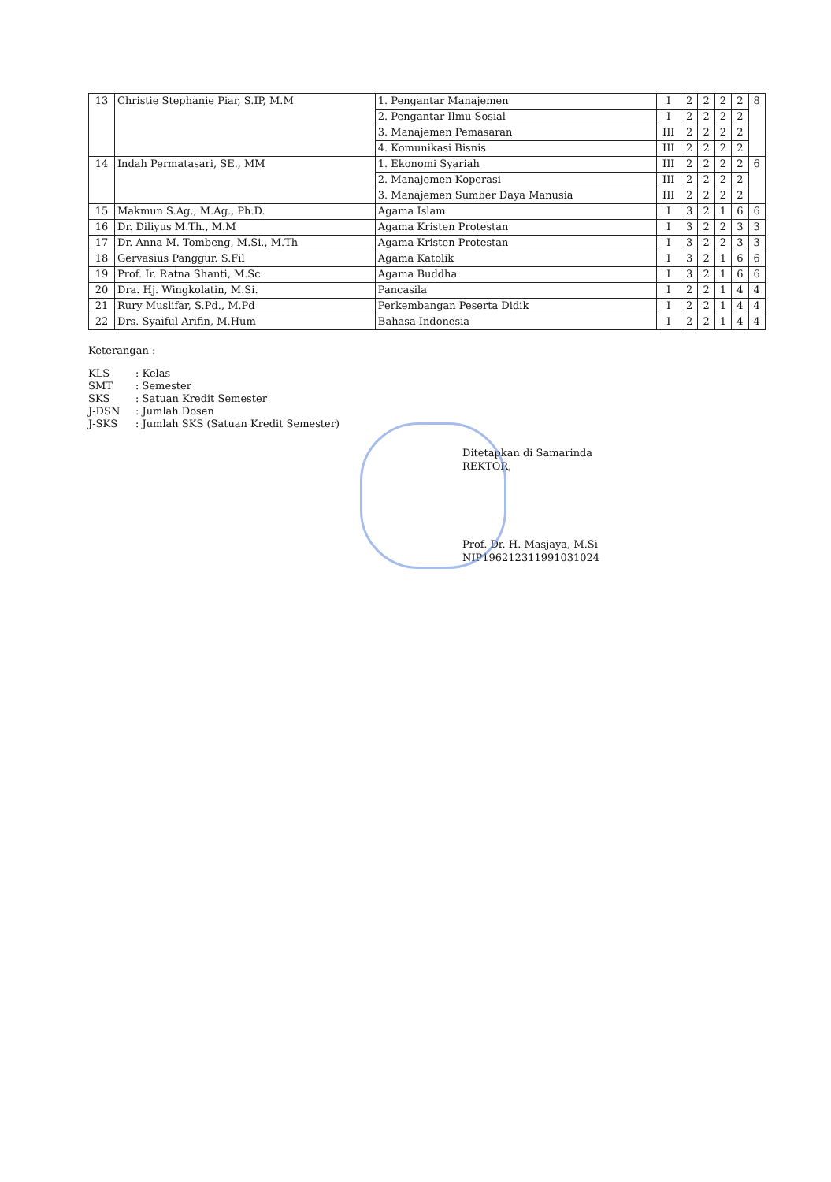| 13 | Christie Stephanie Piar, S.IP, M.M | 1. Pengantar Manajemen | I | 2 | 2 | 2 | 2 | 8 |
| | | 2. Pengantar Ilmu Sosial | I | 2 | 2 | 2 | 2 | |
| | | 3. Manajemen Pemasaran | III | 2 | 2 | 2 | 2 | |
| | | 4. Komunikasi Bisnis | III | 2 | 2 | 2 | 2 | |
| 14 | Indah Permatasari, SE., MM | 1. Ekonomi Syariah | III | 2 | 2 | 2 | 2 | 6 |
| | | 2. Manajemen Koperasi | III | 2 | 2 | 2 | 2 | |
| | | 3. Manajemen Sumber Daya Manusia | III | 2 | 2 | 2 | 2 | |
| 15 | Makmun S.Ag., M.Ag., Ph.D. | Agama Islam | I | 3 | 2 | 1 | 6 | 6 |
| 16 | Dr. Diliyus M.Th., M.M | Agama Kristen Protestan | I | 3 | 2 | 2 | 3 | 3 |
| 17 | Dr. Anna M. Tombeng, M.Si., M.Th | Agama Kristen Protestan | I | 3 | 2 | 2 | 3 | 3 |
| 18 | Gervasius Panggur. S.Fil | Agama Katolik | I | 3 | 2 | 1 | 6 | 6 |
| 19 | Prof. Ir. Ratna Shanti, M.Sc | Agama Buddha | I | 3 | 2 | 1 | 6 | 6 |
| 20 | Dra. Hj. Wingkolatin, M.Si. | Pancasila | I | 2 | 2 | 1 | 4 | 4 |
| 21 | Rury Muslifar, S.Pd., M.Pd | Perkembangan Peserta Didik | I | 2 | 2 | 1 | 4 | 4 |
| 22 | Drs. Syaiful Arifin, M.Hum | Bahasa Indonesia | I | 2 | 2 | 1 | 4 | 4 |
Keterangan :
KLS: Kelas
SMT: Semester
SKS: Satuan Kredit Semester
J-DSN: Jumlah Dosen
J-SKS: Jumlah SKS (Satuan Kredit Semester)
Ditetapkan di Samarinda
REKTOR,
Prof. Dr. H. Masjaya, M.Si
NIP196212311991031024